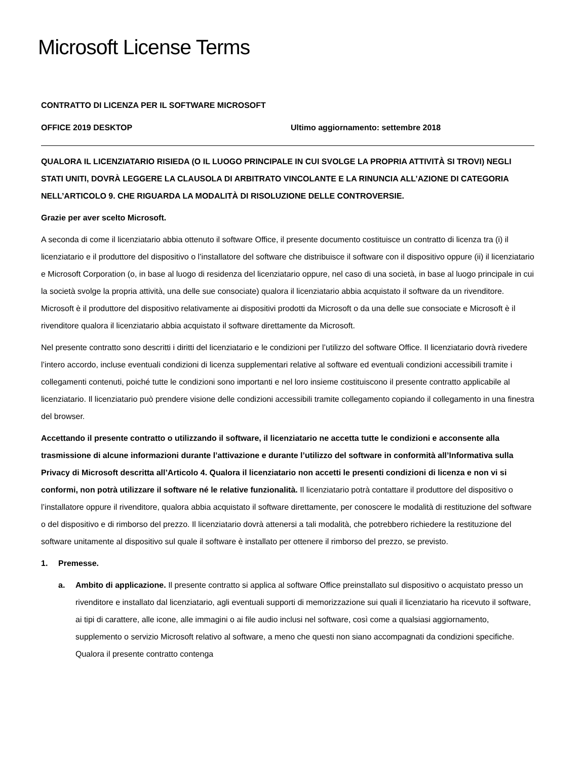Microsoft License Terms
CONTRATTO DI LICENZA PER IL SOFTWARE MICROSOFT
OFFICE 2019 DESKTOP Ultimo aggiornamento: settembre 2018
QUALORA IL LICENZIATARIO RISIEDA (O IL LUOGO PRINCIPALE IN CUI SVOLGE LA PROPRIA ATTIVITÀ SI TROVI) NEGLI STATI UNITI, DOVRÀ LEGGERE LA CLAUSOLA DI ARBITRATO VINCOLANTE E LA RINUNCIA ALL’AZIONE DI CATEGORIA NELL’ARTICOLO 9. CHE RIGUARDA LA MODALITÀ DI RISOLUZIONE DELLE CONTROVERSIE.
Grazie per aver scelto Microsoft.
A seconda di come il licenziatario abbia ottenuto il software Office, il presente documento costituisce un contratto di licenza tra (i) il licenziatario e il produttore del dispositivo o l’installatore del software che distribuisce il software con il dispositivo oppure (ii) il licenziatario e Microsoft Corporation (o, in base al luogo di residenza del licenziatario oppure, nel caso di una società, in base al luogo principale in cui la società svolge la propria attività, una delle sue consociate) qualora il licenziatario abbia acquistato il software da un rivenditore. Microsoft è il produttore del dispositivo relativamente ai dispositivi prodotti da Microsoft o da una delle sue consociate e Microsoft è il rivenditore qualora il licenziatario abbia acquistato il software direttamente da Microsoft.
Nel presente contratto sono descritti i diritti del licenziatario e le condizioni per l’utilizzo del software Office. Il licenziatario dovrà rivedere l’intero accordo, incluse eventuali condizioni di licenza supplementari relative al software ed eventuali condizioni accessibili tramite i collegamenti contenuti, poiché tutte le condizioni sono importanti e nel loro insieme costituiscono il presente contratto applicabile al licenziatario. Il licenziatario può prendere visione delle condizioni accessibili tramite collegamento copiando il collegamento in una finestra del browser.
Accettando il presente contratto o utilizzando il software, il licenziatario ne accetta tutte le condizioni e acconsente alla trasmissione di alcune informazioni durante l’attivazione e durante l’utilizzo del software in conformità all’Informativa sulla Privacy di Microsoft descritta all’Articolo 4. Qualora il licenziatario non accetti le presenti condizioni di licenza e non vi si conformi, non potrà utilizzare il software né le relative funzionalità. Il licenziatario potrà contattare il produttore del dispositivo o l’installatore oppure il rivenditore, qualora abbia acquistato il software direttamente, per conoscere le modalità di restituzione del software o del dispositivo e di rimborso del prezzo. Il licenziatario dovrà attenersi a tali modalità, che potrebbero richiedere la restituzione del software unitamente al dispositivo sul quale il software è installato per ottenere il rimborso del prezzo, se previsto.
1. Premesse.
a. Ambito di applicazione. Il presente contratto si applica al software Office preinstallato sul dispositivo o acquistato presso un rivenditore e installato dal licenziatario, agli eventuali supporti di memorizzazione sui quali il licenziatario ha ricevuto il software, ai tipi di carattere, alle icone, alle immagini o ai file audio inclusi nel software, così come a qualsiasi aggiornamento, supplemento o servizio Microsoft relativo al software, a meno che questi non siano accompagnati da condizioni specifiche. Qualora il presente contratto contenga